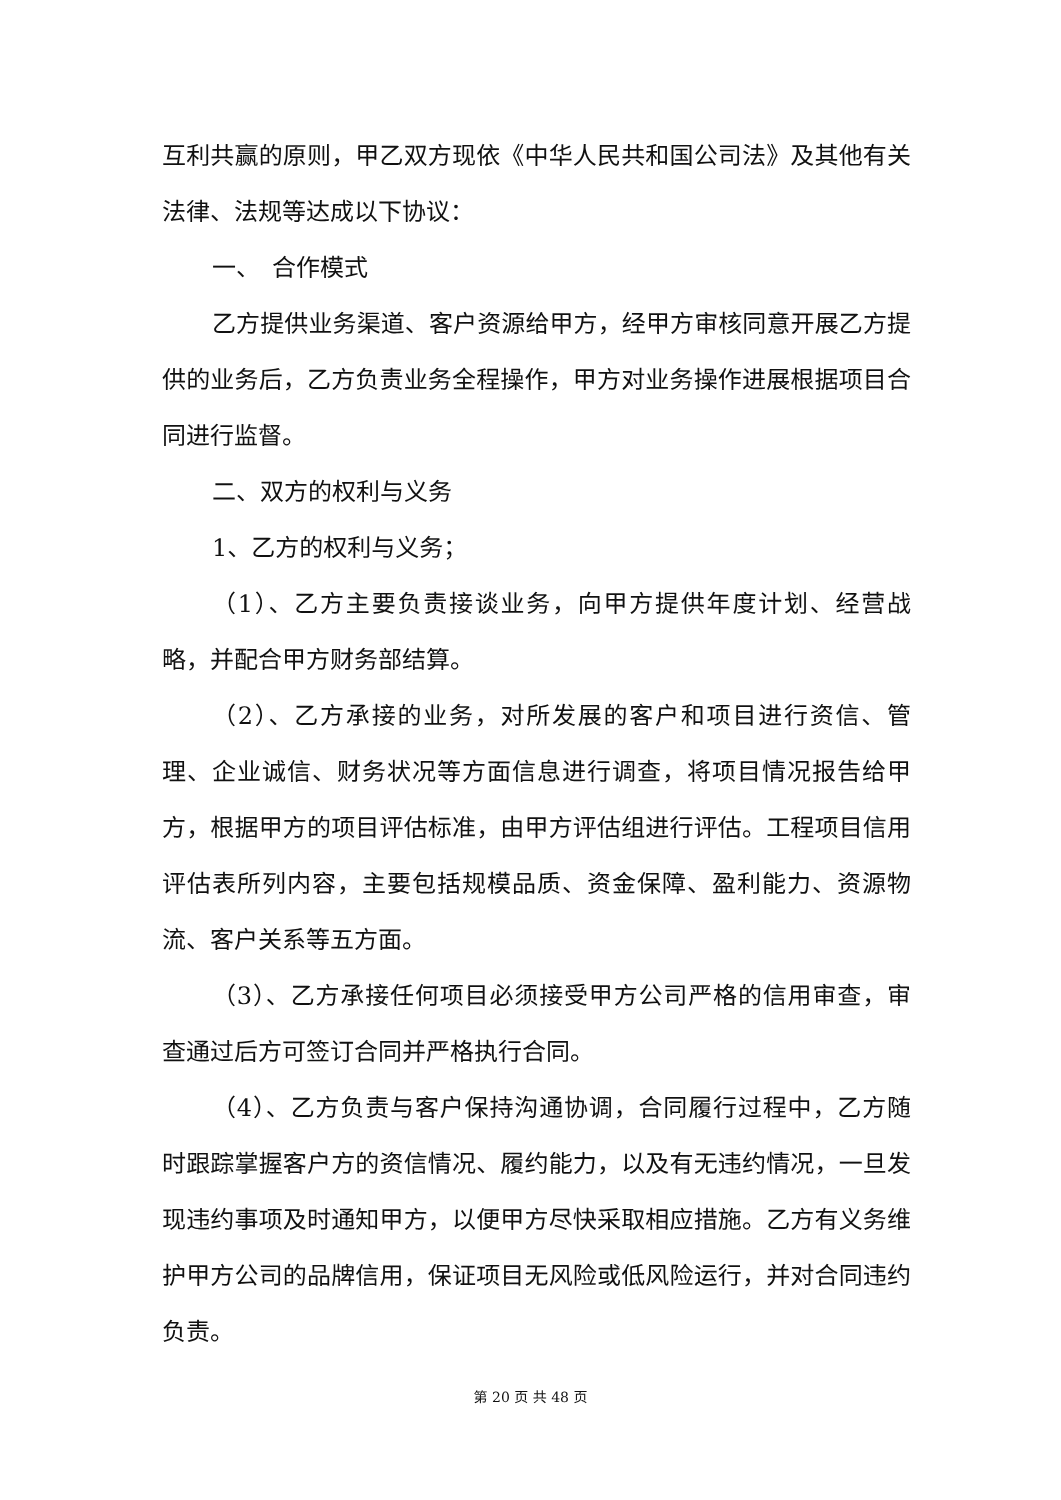互利共赢的原则，甲乙双方现依《中华人民共和国公司法》及其他有关法律、法规等达成以下协议：
一、　合作模式
乙方提供业务渠道、客户资源给甲方，经甲方审核同意开展乙方提供的业务后，乙方负责业务全程操作，甲方对业务操作进展根据项目合同进行监督。
二、双方的权利与义务
1、乙方的权利与义务；
（1）、乙方主要负责接谈业务，向甲方提供年度计划、经营战略，并配合甲方财务部结算。
（2）、乙方承接的业务，对所发展的客户和项目进行资信、管理、企业诚信、财务状况等方面信息进行调查，将项目情况报告给甲方，根据甲方的项目评估标准，由甲方评估组进行评估。工程项目信用评估表所列内容，主要包括规模品质、资金保障、盈利能力、资源物流、客户关系等五方面。
（3）、乙方承接任何项目必须接受甲方公司严格的信用审查，审查通过后方可签订合同并严格执行合同。
（4）、乙方负责与客户保持沟通协调，合同履行过程中，乙方随时跟踪掌握客户方的资信情况、履约能力，以及有无违约情况，一旦发现违约事项及时通知甲方，以便甲方尽快采取相应措施。乙方有义务维护甲方公司的品牌信用，保证项目无风险或低风险运行，并对合同违约负责。
第 20 页 共 48 页